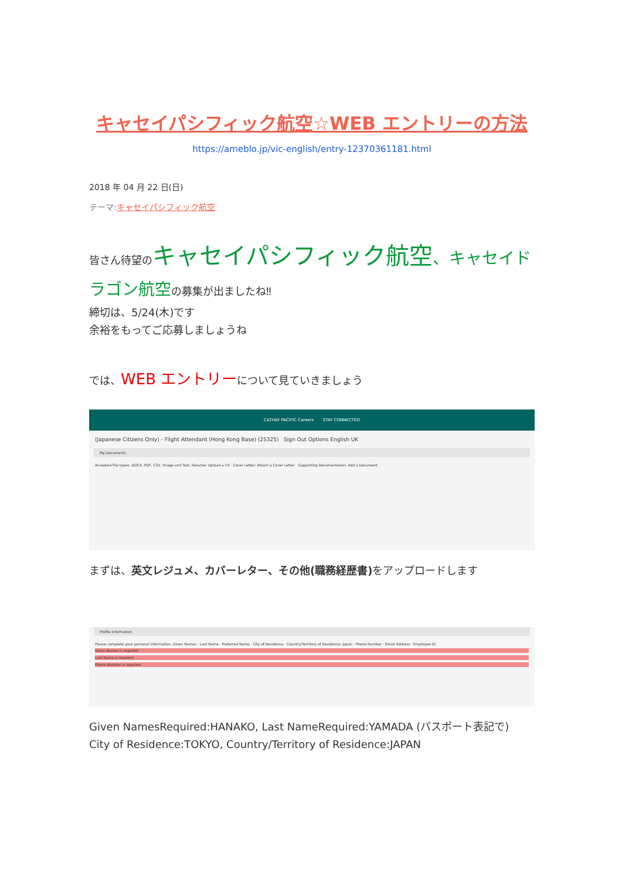キャセイパシフィック航空☆WEB エントリーの方法
https://ameblo.jp/vic-english/entry-12370361181.html
2018 年 04 月 22 日(日)
テーマ:キャセイパシフィック航空
皆さん待望のキャセイパシフィック航空、キャセイドラゴン航空の募集が出ましたね‼
締切は、5/24(木)です
余裕をもってご応募しましょうね
では、WEB エントリーについて見ていきましょう
CATHAY PACIFIC Careers STAY CONNECTED
(Japanese Citizens Only) - Flight Attendant (Hong Kong Base) (25325) Sign Out Options English UK
My Documents
Accepted File types: DOCX, PDF, CSV, Image and Text. Resume: Upload a CV Cover Letter: Attach a Cover Letter Supporting Documentation: Add a Document
まずは、英文レジュメ、カバーレター、その他(職務経歴書) をアップロードします
Profile Information
Please complete your personal information. Given Names · Last Name · Preferred Name · City of Residence · Country/Territory of Residence: Japan · Phone Number · Email Address · Employee ID
Given Names is required
Last Name is required
Phone Number is required
Given NamesRequired:HANAKO, Last NameRequired:YAMADA (パスポート表記で)
City of Residence:TOKYO, Country/Territory of Residence:JAPAN